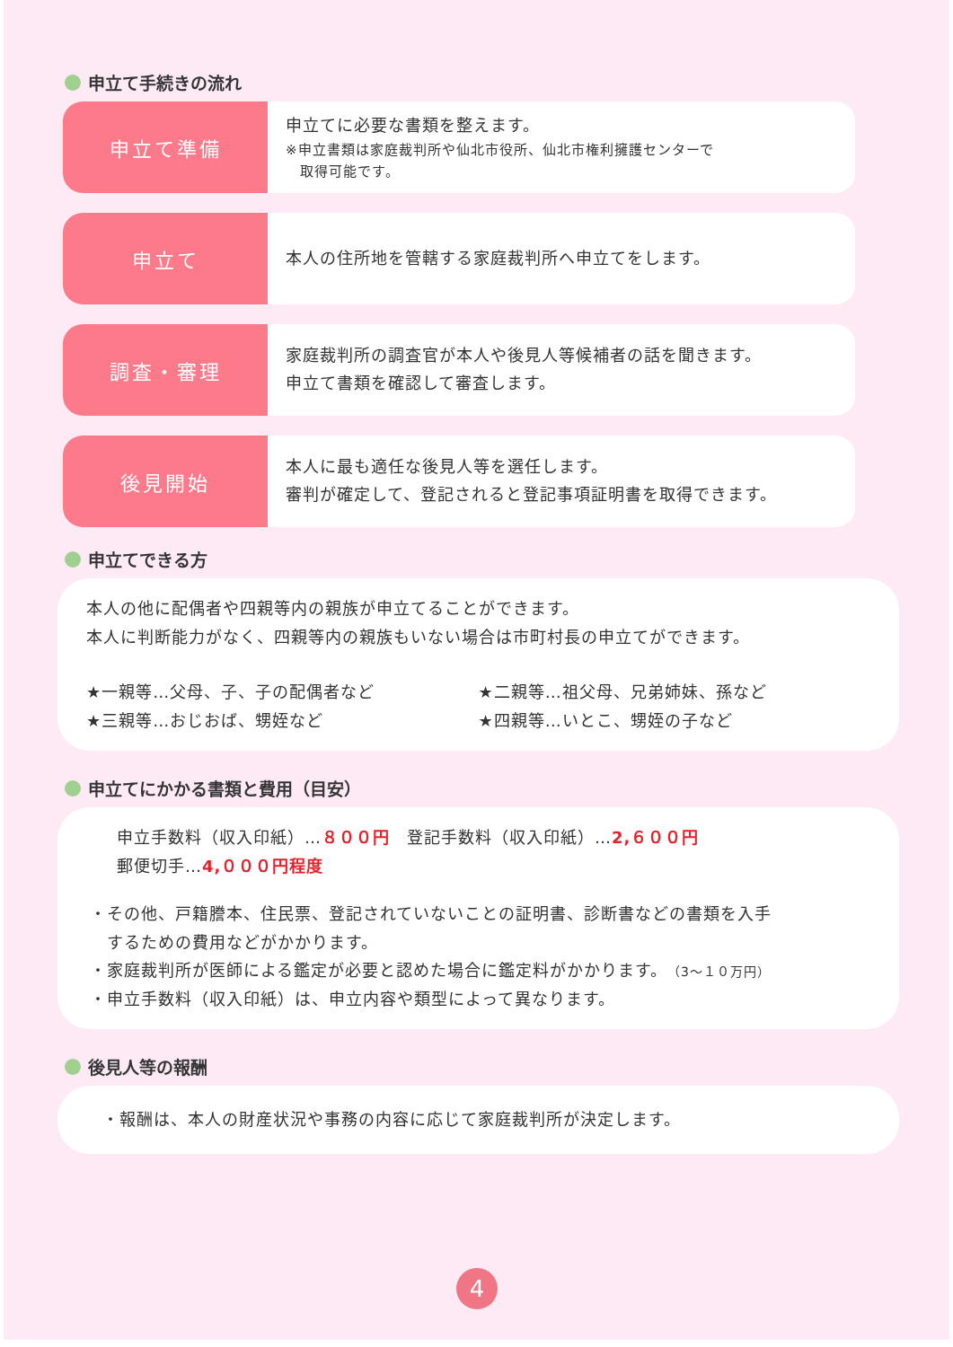申立て手続きの流れ
申立て準備
申立てに必要な書類を整えます。
※申立書類は家庭裁判所や仙北市役所、仙北市権利擁護センターで
　取得可能です。
申立て
本人の住所地を管轄する家庭裁判所へ申立てをします。
調査・審理
家庭裁判所の調査官が本人や後見人等候補者の話を聞きます。
申立て書類を確認して審査します。
後見開始
本人に最も適任な後見人等を選任します。
審判が確定して、登記されると登記事項証明書を取得できます。
申立てできる方
本人の他に配偶者や四親等内の親族が申立てることができます。
本人に判断能力がなく、四親等内の親族もいない場合は市町村長の申立てができます。
★一親等…父母、子、子の配偶者など
★二親等…祖父母、兄弟姉妹、孫など
★三親等…おじおば、甥姪など
★四親等…いとこ、甥姪の子など
申立てにかかる書類と費用（目安）
申立手数料（収入印紙）…８００円　登記手数料（収入印紙）…2,６００円
郵便切手…4,０００円程度
・その他、戸籍謄本、住民票、登記されていないことの証明書、診断書などの書類を入手
　するための費用などがかかります。
・家庭裁判所が医師による鑑定が必要と認めた場合に鑑定料がかかります。（3～１０万円）
・申立手数料（収入印紙）は、申立内容や類型によって異なります。
後見人等の報酬
・報酬は、本人の財産状況や事務の内容に応じて家庭裁判所が決定します。
4